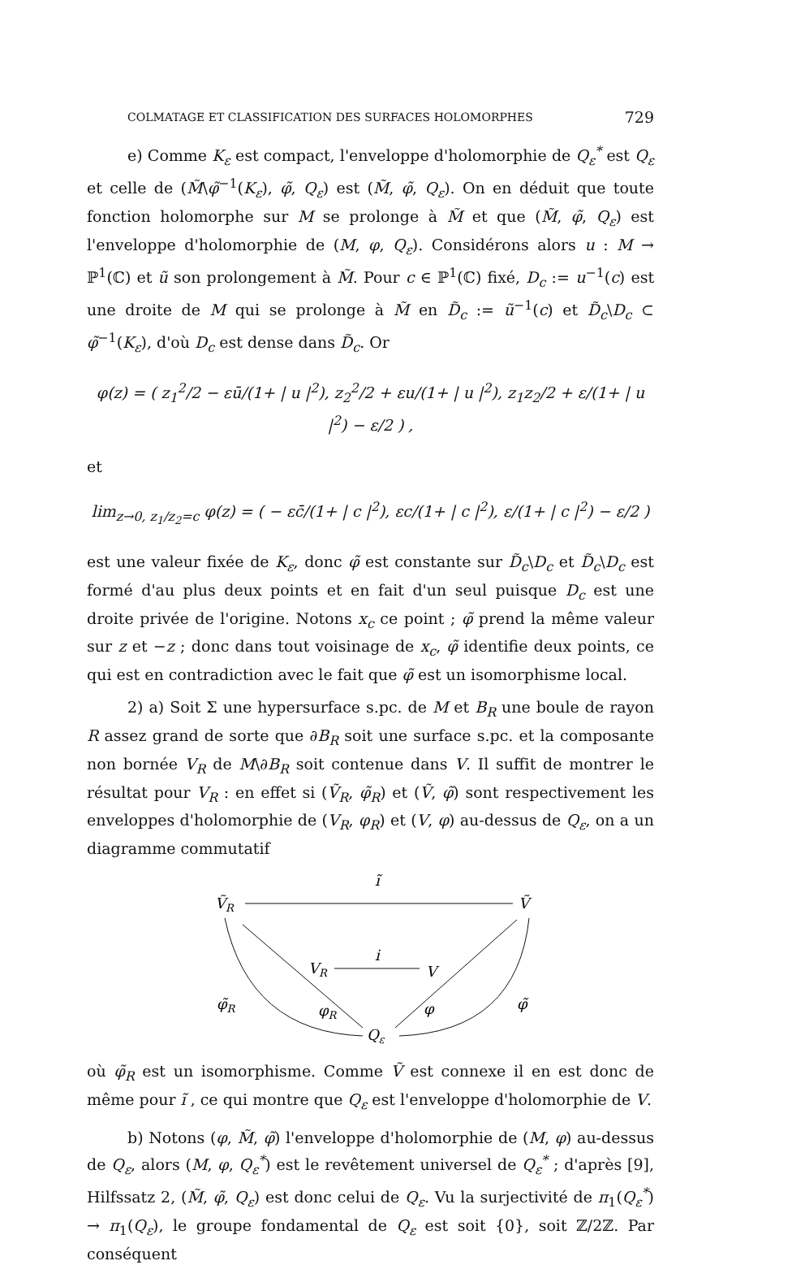COLMATAGE ET CLASSIFICATION DES SURFACES HOLOMORPHES 729
e) Comme K<sub>ε</sub> est compact, l'enveloppe d'holomorphie de Q<sub>ε</sub><sup>*</sup> est Q<sub>ε</sub> et celle de (M̃\φ̃<sup>−1</sup>(K<sub>ε</sub>), φ̃, Q<sub>ε</sub>) est (M̃, φ̃, Q<sub>ε</sub>). On en déduit que toute fonction holomorphe sur M se prolonge à M̃ et que (M̃, φ̃, Q<sub>ε</sub>) est l'enveloppe d'holomorphie de (M, φ, Q<sub>ε</sub>). Considérons alors u : M → ℙ<sup>1</sup>(ℂ) et ũ son prolongement à M̃. Pour c ∈ ℙ<sup>1</sup>(ℂ) fixé, D<sub>c</sub> := u<sup>−1</sup>(c) est une droite de M qui se prolonge à M̃ en D̃<sub>c</sub> := ũ<sup>−1</sup>(c) et D̃<sub>c</sub>\D<sub>c</sub> ⊂ φ̃<sup>−1</sup>(K<sub>ε</sub>), d'où D<sub>c</sub> est dense dans D̃<sub>c</sub>. Or
φ(z) = ( z<sub>1</sub><sup>2</sup>/2 − εū/(1+ | u |<sup>2</sup>), z<sub>2</sub><sup>2</sup>/2 + εu/(1+ | u |<sup>2</sup>), z<sub>1</sub>z<sub>2</sub>/2 + ε/(1+ | u |<sup>2</sup>) − ε/2 ) ,
et
lim<sub>z→0, z<sub>1</sub>/z<sub>2</sub>=c</sub> φ(z) = ( − εc̄/(1+ | c |<sup>2</sup>), εc/(1+ | c |<sup>2</sup>), ε/(1+ | c |<sup>2</sup>) − ε/2 )
est une valeur fixée de K<sub>ε</sub>, donc φ̃ est constante sur D̃<sub>c</sub>\D<sub>c</sub> et D̃<sub>c</sub>\D<sub>c</sub> est formé d'au plus deux points et en fait d'un seul puisque D<sub>c</sub> est une droite privée de l'origine. Notons x<sub>c</sub> ce point ; φ̃ prend la même valeur sur z et −z ; donc dans tout voisinage de x<sub>c</sub>, φ̃ identifie deux points, ce qui est en contradiction avec le fait que φ̃ est un isomorphisme local.
2) a) Soit Σ une hypersurface s.pc. de M et B<sub>R</sub> une boule de rayon R assez grand de sorte que ∂B<sub>R</sub> soit une surface s.pc. et la composante non bornée V<sub>R</sub> de M\∂B<sub>R</sub> soit contenue dans V. Il suffit de montrer le résultat pour V<sub>R</sub> : en effet si (Ṽ<sub>R</sub>, φ̃<sub>R</sub>) et (Ṽ, φ̃) sont respectivement les enveloppes d'holomorphie de (V<sub>R</sub>, φ<sub>R</sub>) et (V, φ) au-dessus de Q<sub>ε</sub>, on a un diagramme commutatif
ĩ
ṼR
Ṽ
VR
i
V
φ̃R
φR
φ
φ̃
Qε
où φ̃<sub>R</sub> est un isomorphisme. Comme Ṽ est connexe il en est donc de même pour ĩ , ce qui montre que Q<sub>ε</sub> est l'enveloppe d'holomorphie de V.
b) Notons (φ, M̃, φ̃) l'enveloppe d'holomorphie de (M, φ) au-dessus de Q<sub>ε</sub>, alors (M, φ, Q<sub>ε</sub><sup>*</sup>) est le revêtement universel de Q<sub>ε</sub><sup>*</sup> ; d'après [9], Hilfssatz 2, (M̃, φ̃, Q<sub>ε</sub>) est donc celui de Q<sub>ε</sub>. Vu la surjectivité de π<sub>1</sub>(Q<sub>ε</sub><sup>*</sup>) → π<sub>1</sub>(Q<sub>ε</sub>), le groupe fondamental de Q<sub>ε</sub> est soit {0}, soit ℤ/2ℤ. Par conséquent